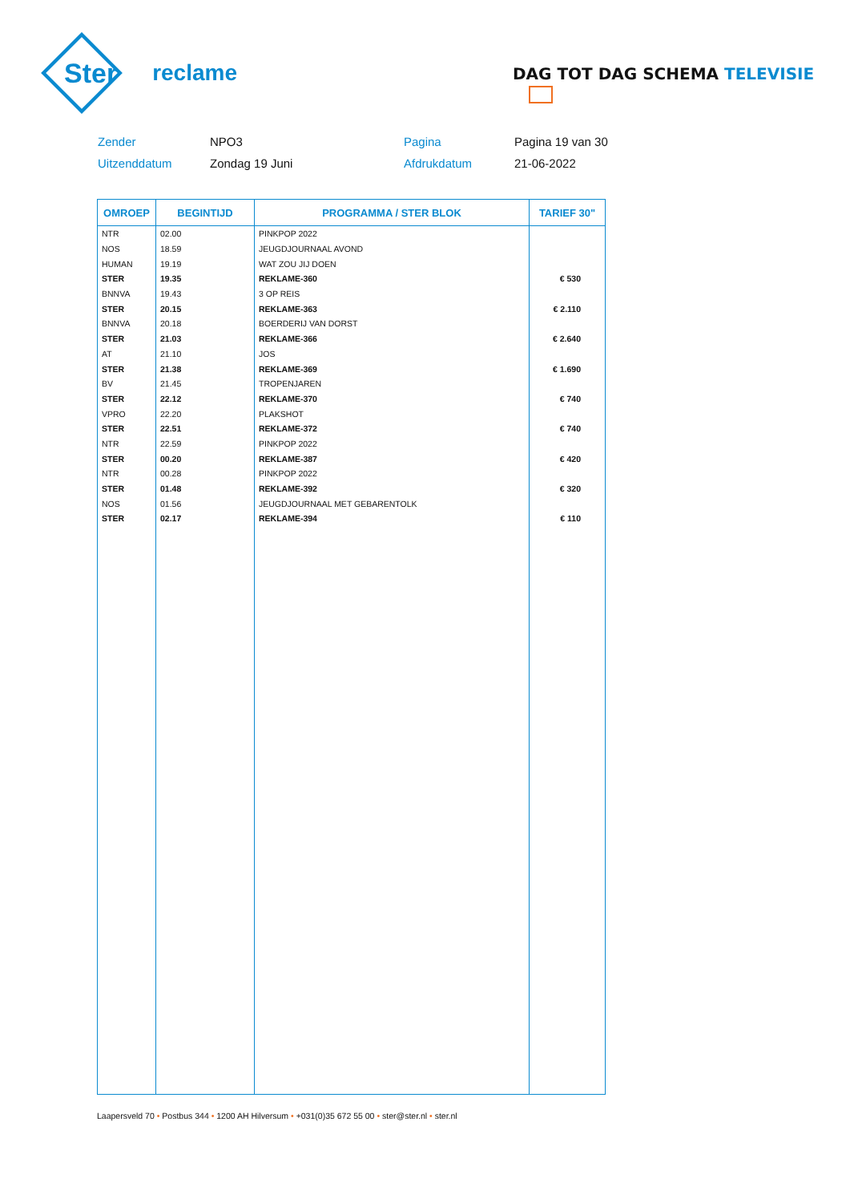Ster reclame
DAG TOT DAG SCHEMA TELEVISIE
Zender
NPO3
Pagina
Pagina 19 van 30
Uitzenddatum
Zondag 19 Juni
Afdrukdatum
21-06-2022
| OMROEP | BEGINTIJD | PROGRAMMA / STER BLOK | TARIEF 30" |
| --- | --- | --- | --- |
| NTR | 02.00 | PINKPOP 2022 | |
| NOS | 18.59 | JEUGDJOURNAAL AVOND | |
| HUMAN | 19.19 | WAT ZOU JIJ DOEN | |
| STER | 19.35 | REKLAME-360 | € 530 |
| BNNVA | 19.43 | 3 OP REIS | |
| STER | 20.15 | REKLAME-363 | € 2.110 |
| BNNVA | 20.18 | BOERDERIJ VAN DORST | |
| STER | 21.03 | REKLAME-366 | € 2.640 |
| AT | 21.10 | JOS | |
| STER | 21.38 | REKLAME-369 | € 1.690 |
| BV | 21.45 | TROPENJAREN | |
| STER | 22.12 | REKLAME-370 | € 740 |
| VPRO | 22.20 | PLAKSHOT | |
| STER | 22.51 | REKLAME-372 | € 740 |
| NTR | 22.59 | PINKPOP 2022 | |
| STER | 00.20 | REKLAME-387 | € 420 |
| NTR | 00.28 | PINKPOP 2022 | |
| STER | 01.48 | REKLAME-392 | € 320 |
| NOS | 01.56 | JEUGDJOURNAAL MET GEBARENTOLK | |
| STER | 02.17 | REKLAME-394 | € 110 |
Laapersveld 70 • Postbus 344 • 1200 AH Hilversum • +031(0)35 672 55 00 • ster@ster.nl • ster.nl